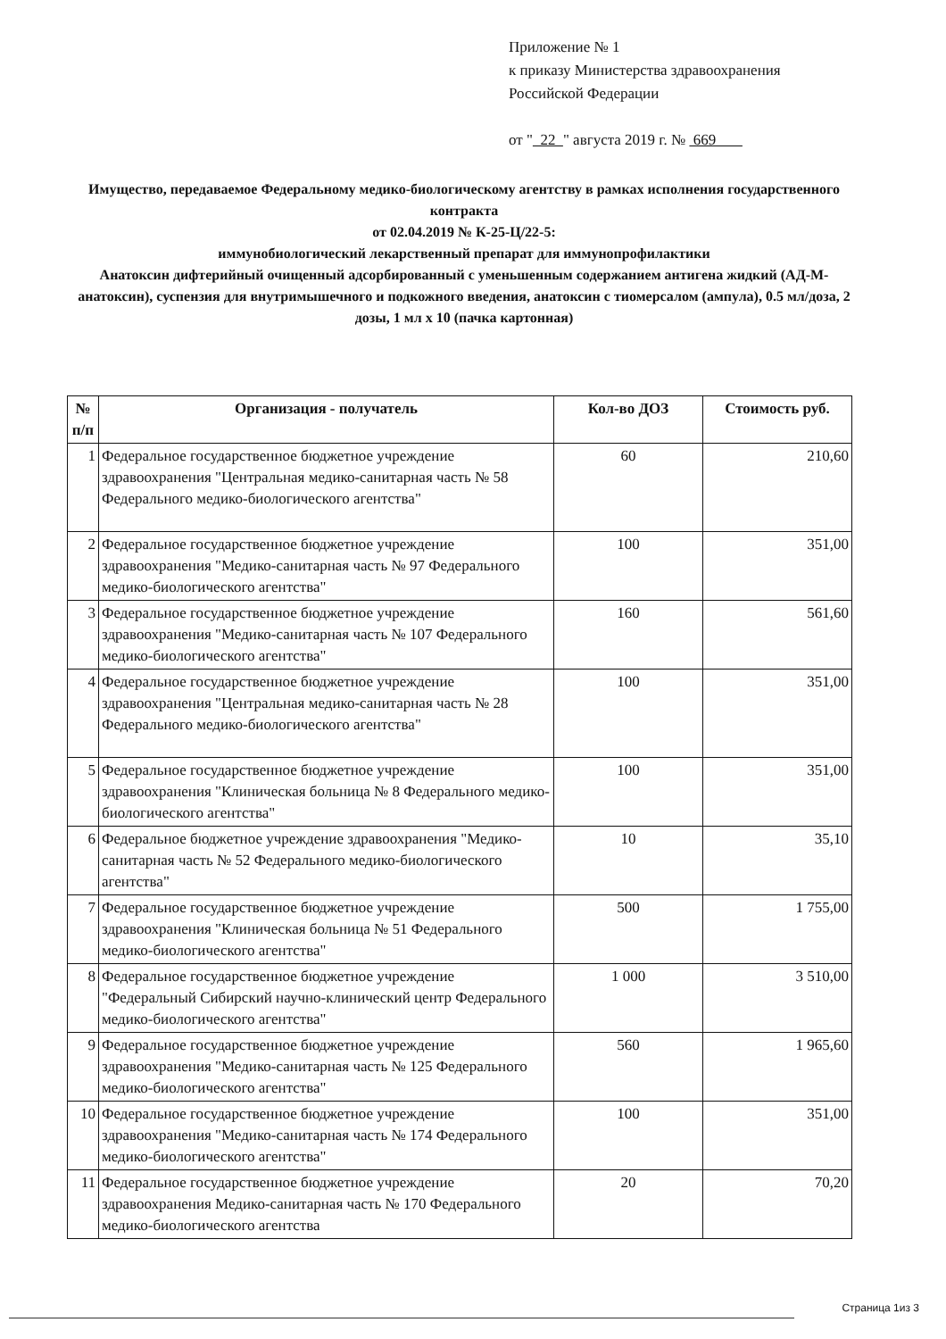Приложение № 1
к приказу Министерства здравоохранения
Российской Федерации
от " 22 " августа 2019 г. № 669
Имущество, передаваемое Федеральному медико-биологическому агентству в рамках исполнения государственного контракта
от 02.04.2019 № К-25-Ц/22-5:
иммунобиологический лекарственный препарат для иммунопрофилактики
Анатоксин дифтерийный очищенный адсорбированный с уменьшенным содержанием антигена жидкий (АД-М-анатоксин), суспензия для внутримышечного и подкожного введения, анатоксин с тиомерсалом (ампула), 0.5 мл/доза, 2 дозы, 1 мл х 10 (пачка картонная)
| № п/п | Организация - получатель | Кол-во ДОЗ | Стоимость руб. |
| --- | --- | --- | --- |
| 1 | Федеральное государственное бюджетное учреждение здравоохранения "Центральная медико-санитарная часть № 58 Федерального медико-биологического агентства" | 60 | 210,60 |
| 2 | Федеральное государственное бюджетное учреждение здравоохранения "Медико-санитарная часть № 97 Федерального медико-биологического агентства" | 100 | 351,00 |
| 3 | Федеральное государственное бюджетное учреждение здравоохранения "Медико-санитарная часть № 107 Федерального медико-биологического агентства" | 160 | 561,60 |
| 4 | Федеральное государственное бюджетное учреждение здравоохранения "Центральная медико-санитарная часть № 28 Федерального медико-биологического агентства" | 100 | 351,00 |
| 5 | Федеральное государственное бюджетное учреждение здравоохранения "Клиническая больница № 8 Федерального медико-биологического агентства" | 100 | 351,00 |
| 6 | Федеральное бюджетное учреждение здравоохранения "Медико-санитарная часть № 52 Федерального медико-биологического агентства" | 10 | 35,10 |
| 7 | Федеральное государственное бюджетное учреждение здравоохранения "Клиническая больница № 51 Федерального медико-биологического агентства" | 500 | 1 755,00 |
| 8 | Федеральное государственное бюджетное учреждение "Федеральный Сибирский научно-клинический центр Федерального медико-биологического агентства" | 1 000 | 3 510,00 |
| 9 | Федеральное государственное бюджетное учреждение здравоохранения "Медико-санитарная часть № 125 Федерального медико-биологического агентства" | 560 | 1 965,60 |
| 10 | Федеральное государственное бюджетное учреждение здравоохранения "Медико-санитарная часть № 174 Федерального медико-биологического агентства" | 100 | 351,00 |
| 11 | Федеральное государственное бюджетное учреждение здравоохранения Медико-санитарная часть № 170 Федерального медико-биологического агентства | 20 | 70,20 |
Страница 1из 3